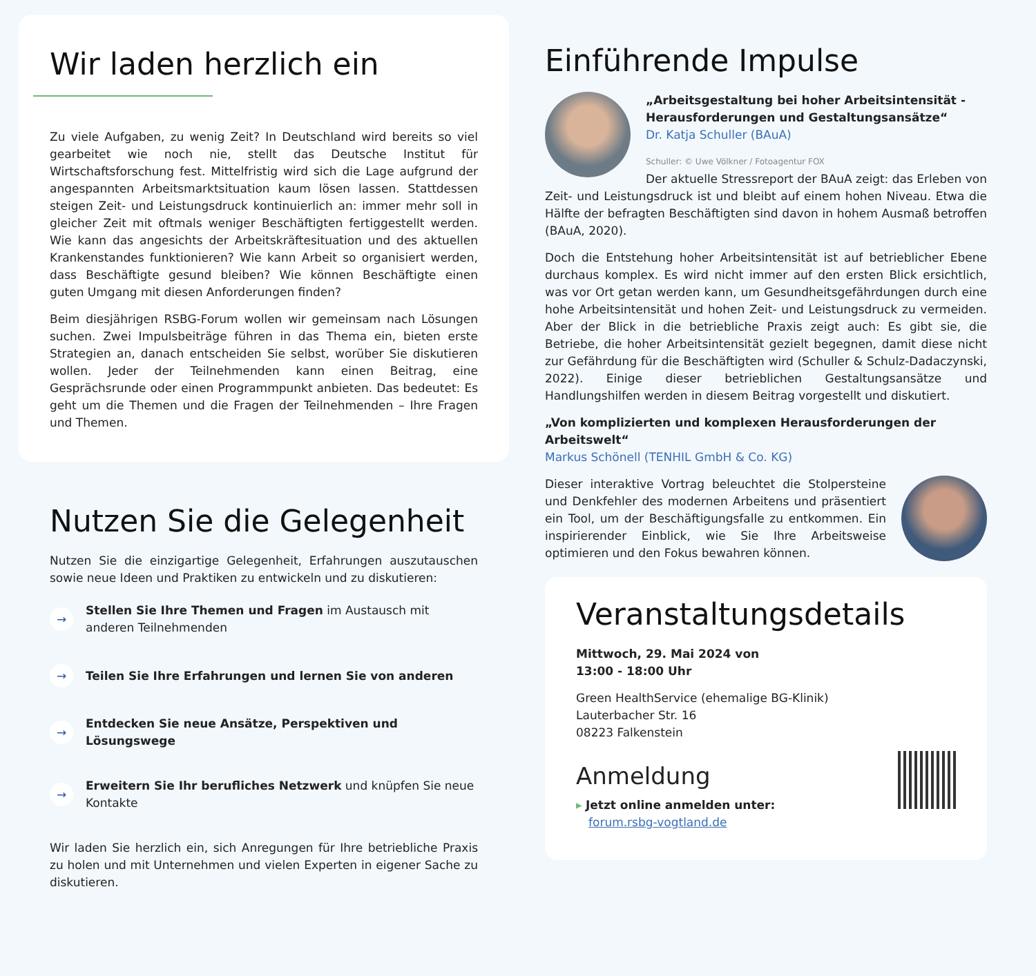Wir laden herzlich ein
Zu viele Aufgaben, zu wenig Zeit? In Deutschland wird bereits so viel gearbeitet wie noch nie, stellt das Deutsche Institut für Wirtschaftsforschung fest. Mittelfristig wird sich die Lage aufgrund der angespannten Arbeitsmarktsituation kaum lösen lassen. Stattdessen steigen Zeit- und Leistungsdruck kontinuierlich an: immer mehr soll in gleicher Zeit mit oftmals weniger Beschäftigten fertiggestellt werden. Wie kann das angesichts der Arbeitskräftesituation und des aktuellen Krankenstandes funktionieren? Wie kann Arbeit so organisiert werden, dass Beschäftigte gesund bleiben? Wie können Beschäftigte einen guten Umgang mit diesen Anforderungen finden?
Beim diesjährigen RSBG-Forum wollen wir gemeinsam nach Lösungen suchen. Zwei Impulsbeiträge führen in das Thema ein, bieten erste Strategien an, danach entscheiden Sie selbst, worüber Sie diskutieren wollen. Jeder der Teilnehmenden kann einen Beitrag, eine Gesprächsrunde oder einen Programmpunkt anbieten. Das bedeutet: Es geht um die Themen und die Fragen der Teilnehmenden – Ihre Fragen und Themen.
Nutzen Sie die Gelegenheit
Nutzen Sie die einzigartige Gelegenheit, Erfahrungen auszutauschen sowie neue Ideen und Praktiken zu entwickeln und zu diskutieren:
→ Stellen Sie Ihre Themen und Fragen im Austausch mit anderen Teilnehmenden
→ Teilen Sie Ihre Erfahrungen und lernen Sie von anderen
→ Entdecken Sie neue Ansätze, Perspektiven und Lösungswege
→ Erweitern Sie Ihr berufliches Netzwerk und knüpfen Sie neue Kontakte
Wir laden Sie herzlich ein, sich Anregungen für Ihre betriebliche Praxis zu holen und mit Unternehmen und vielen Experten in eigener Sache zu diskutieren.
Einführende Impulse
„Arbeitsgestaltung bei hoher Arbeitsintensität - Herausforderungen und Gestaltungsansätze“
Dr. Katja Schuller (BAuA)
Schuller: © Uwe Völkner / Fotoagentur FOX
Der aktuelle Stressreport der BAuA zeigt: das Erleben von Zeit- und Leistungsdruck ist und bleibt auf einem hohen Niveau. Etwa die Hälfte der befragten Beschäftigten sind davon in hohem Ausmaß betroffen (BAuA, 2020).
Doch die Entstehung hoher Arbeitsintensität ist auf betrieblicher Ebene durchaus komplex. Es wird nicht immer auf den ersten Blick ersichtlich, was vor Ort getan werden kann, um Gesundheitsgefährdungen durch eine hohe Arbeitsintensität und hohen Zeit- und Leistungsdruck zu vermeiden. Aber der Blick in die betriebliche Praxis zeigt auch: Es gibt sie, die Betriebe, die hoher Arbeitsintensität gezielt begegnen, damit diese nicht zur Gefährdung für die Beschäftigten wird (Schuller & Schulz-Dadaczynski, 2022). Einige dieser betrieblichen Gestaltungsansätze und Handlungshilfen werden in diesem Beitrag vorgestellt und diskutiert.
„Von komplizierten und komplexen Herausforderungen der Arbeitswelt“
Markus Schönell (TENHIL GmbH & Co. KG)
Dieser interaktive Vortrag beleuchtet die Stolpersteine und Denkfehler des modernen Arbeitens und präsentiert ein Tool, um der Beschäftigungsfalle zu entkommen. Ein inspirierender Einblick, wie Sie Ihre Arbeitsweise optimieren und den Fokus bewahren können.
Veranstaltungsdetails
Mittwoch, 29. Mai 2024 von
13:00 - 18:00 Uhr
Green HealthService (ehemalige BG-Klinik)
Lauterbacher Str. 16
08223 Falkenstein
Anmeldung
▸ Jetzt online anmelden unter:
forum.rsbg-vogtland.de